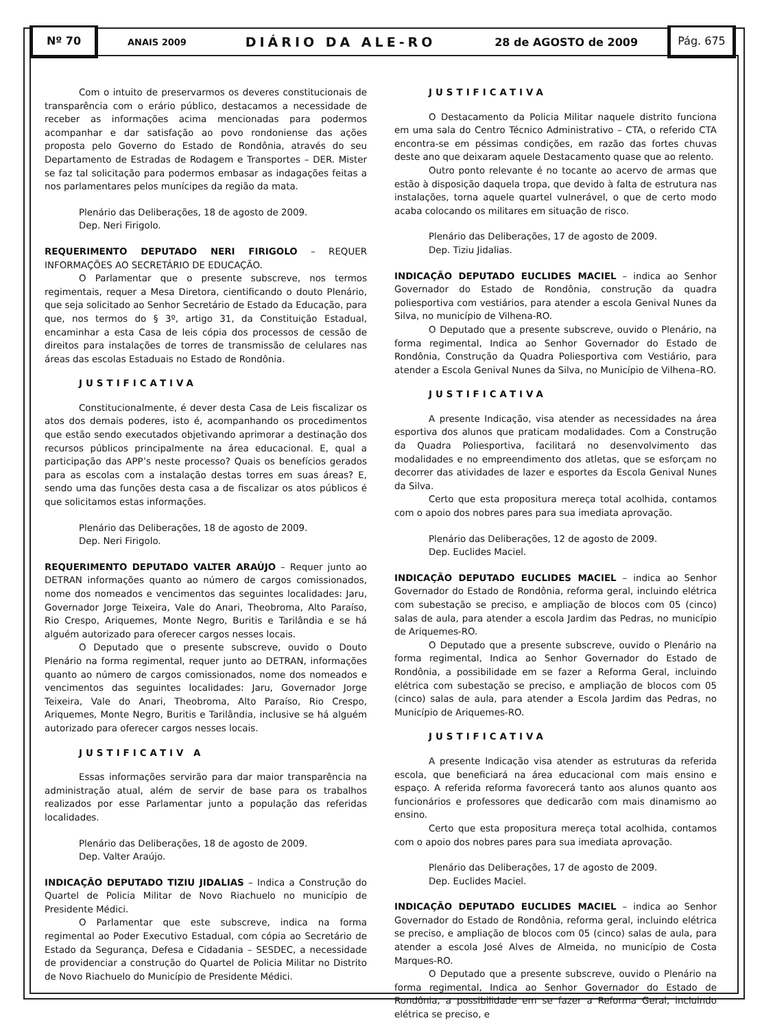Nº 70
ANAIS 2009 DIÁRIO DA ALE-RO 28 de AGOSTO de 2009
Pág. 675
Com o intuito de preservarmos os deveres constitucionais de transparência com o erário público, destacamos a necessidade de receber as informações acima mencionadas para podermos acompanhar e dar satisfação ao povo rondoniense das ações proposta pelo Governo do Estado de Rondônia, através do seu Departamento de Estradas de Rodagem e Transportes – DER. Mister se faz tal solicitação para podermos embasar as indagações feitas a nos parlamentares pelos munícipes da região da mata.
Plenário das Deliberações, 18 de agosto de 2009.
Dep. Neri Firigolo.
REQUERIMENTO DEPUTADO NERI FIRIGOLO – REQUER INFORMAÇÕES AO SECRETÁRIO DE EDUCAÇÃO.
O Parlamentar que o presente subscreve, nos termos regimentais, requer a Mesa Diretora, cientificando o douto Plenário, que seja solicitado ao Senhor Secretário de Estado da Educação, para que, nos termos do § 3º, artigo 31, da Constituição Estadual, encaminhar a esta Casa de leis cópia dos processos de cessão de direitos para instalações de torres de transmissão de celulares nas áreas das escolas Estaduais no Estado de Rondônia.
JUSTIFICATIVA
Constitucionalmente, é dever desta Casa de Leis fiscalizar os atos dos demais poderes, isto é, acompanhando os procedimentos que estão sendo executados objetivando aprimorar a destinação dos recursos públicos principalmente na área educacional. E, qual a participação das APP’s neste processo? Quais os benefícios gerados para as escolas com a instalação destas torres em suas áreas? E, sendo uma das funções desta casa a de fiscalizar os atos públicos é que solicitamos estas informações.
Plenário das Deliberações, 18 de agosto de 2009.
Dep. Neri Firigolo.
REQUERIMENTO DEPUTADO VALTER ARAÚJO – Requer junto ao DETRAN informações quanto ao número de cargos comissionados, nome dos nomeados e vencimentos das seguintes localidades: Jaru, Governador Jorge Teixeira, Vale do Anari, Theobroma, Alto Paraíso, Rio Crespo, Ariquemes, Monte Negro, Buritis e Tarilândia e se há alguém autorizado para oferecer cargos nesses locais.
O Deputado que o presente subscreve, ouvido o Douto Plenário na forma regimental, requer junto ao DETRAN, informações quanto ao número de cargos comissionados, nome dos nomeados e vencimentos das seguintes localidades: Jaru, Governador Jorge Teixeira, Vale do Anari, Theobroma, Alto Paraíso, Rio Crespo, Ariquemes, Monte Negro, Buritis e Tarilândia, inclusive se há alguém autorizado para oferecer cargos nesses locais.
JUSTIFICATIV A
Essas informações servirão para dar maior transparência na administração atual, além de servir de base para os trabalhos realizados por esse Parlamentar junto a população das referidas localidades.
Plenário das Deliberações, 18 de agosto de 2009.
Dep. Valter Araújo.
INDICAÇÃO DEPUTADO TIZIU JIDALIAS – Indica a Construção do Quartel de Policia Militar de Novo Riachuelo no município de Presidente Médici.
O Parlamentar que este subscreve, indica na forma regimental ao Poder Executivo Estadual, com cópia ao Secretário de Estado da Segurança, Defesa e Cidadania – SESDEC, a necessidade de providenciar a construção do Quartel de Policia Militar no Distrito de Novo Riachuelo do Município de Presidente Médici.
JUSTIFICATIVA
O Destacamento da Policia Militar naquele distrito funciona em uma sala do Centro Técnico Administrativo – CTA, o referido CTA encontra-se em péssimas condições, em razão das fortes chuvas deste ano que deixaram aquele Destacamento quase que ao relento.
Outro ponto relevante é no tocante ao acervo de armas que estão à disposição daquela tropa, que devido à falta de estrutura nas instalações, torna aquele quartel vulnerável, o que de certo modo acaba colocando os militares em situação de risco.
Plenário das Deliberações, 17 de agosto de 2009.
Dep. Tiziu Jidalias.
INDICAÇÃO DEPUTADO EUCLIDES MACIEL – indica ao Senhor Governador do Estado de Rondônia, construção da quadra poliesportiva com vestiários, para atender a escola Genival Nunes da Silva, no município de Vilhena-RO.
O Deputado que a presente subscreve, ouvido o Plenário, na forma regimental, Indica ao Senhor Governador do Estado de Rondônia, Construção da Quadra Poliesportiva com Vestiário, para atender a Escola Genival Nunes da Silva, no Município de Vilhena–RO.
JUSTIFICATIVA
A presente Indicação, visa atender as necessidades na área esportiva dos alunos que praticam modalidades. Com a Construção da Quadra Poliesportiva, facilitará no desenvolvimento das modalidades e no empreendimento dos atletas, que se esforçam no decorrer das atividades de lazer e esportes da Escola Genival Nunes da Silva.
Certo que esta propositura mereça total acolhida, contamos com o apoio dos nobres pares para sua imediata aprovação.
Plenário das Deliberações, 12 de agosto de 2009.
Dep. Euclides Maciel.
INDICAÇÃO DEPUTADO EUCLIDES MACIEL – indica ao Senhor Governador do Estado de Rondônia, reforma geral, incluindo elétrica com subestação se preciso, e ampliação de blocos com 05 (cinco) salas de aula, para atender a escola Jardim das Pedras, no município de Ariquemes-RO.
O Deputado que a presente subscreve, ouvido o Plenário na forma regimental, Indica ao Senhor Governador do Estado de Rondônia, a possibilidade em se fazer a Reforma Geral, incluindo elétrica com subestação se preciso, e ampliação de blocos com 05 (cinco) salas de aula, para atender a Escola Jardim das Pedras, no Município de Ariquemes-RO.
JUSTIFICATIVA
A presente Indicação visa atender as estruturas da referida escola, que beneficiará na área educacional com mais ensino e espaço. A referida reforma favorecerá tanto aos alunos quanto aos funcionários e professores que dedicarão com mais dinamismo ao ensino.
Certo que esta propositura mereça total acolhida, contamos com o apoio dos nobres pares para sua imediata aprovação.
Plenário das Deliberações, 17 de agosto de 2009.
Dep. Euclides Maciel.
INDICAÇÃO DEPUTADO EUCLIDES MACIEL – indica ao Senhor Governador do Estado de Rondônia, reforma geral, incluindo elétrica se preciso, e ampliação de blocos com 05 (cinco) salas de aula, para atender a escola José Alves de Almeida, no município de Costa Marques-RO.
O Deputado que a presente subscreve, ouvido o Plenário na forma regimental, Indica ao Senhor Governador do Estado de Rondônia, a possibilidade em se fazer a Reforma Geral, incluindo elétrica se preciso, e